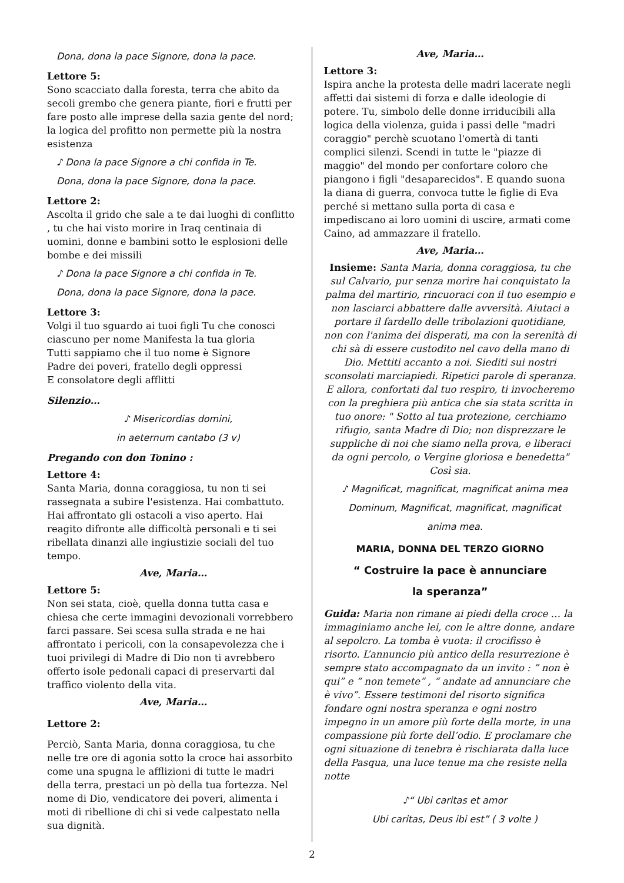Dona, dona la pace Signore, dona la pace.
Lettore 5:
Sono scacciato dalla foresta, terra che abito da secoli grembo che genera piante, fiori e frutti per fare posto alle imprese della sazia gente del nord; la logica del profitto non permette più la nostra esistenza
♪ Dona la pace Signore a chi confida in Te.
Dona, dona la pace Signore, dona la pace.
Lettore 2:
Ascolta il grido che sale a te dai luoghi di conflitto , tu che hai visto morire in Iraq centinaia di uomini, donne e bambini sotto le esplosioni delle bombe e dei missili
♪ Dona la pace Signore a chi confida in Te.
Dona, dona la pace Signore, dona la pace.
Lettore 3:
Volgi il tuo sguardo ai tuoi figli Tu che conosci ciascuno per nome Manifesta la tua gloria
Tutti sappiamo che il tuo nome è Signore
Padre dei poveri, fratello degli oppressi
E consolatore degli afflitti
Silenzio…
♪ Misericordias domini,
in aeternum cantabo (3 v)
Pregando con don Tonino :
Lettore 4:
Santa Maria, donna coraggiosa, tu non ti sei rassegnata a subire l'esistenza. Hai combattuto. Hai affrontato gli ostacoli a viso aperto. Hai reagito difronte alle difficoltà personali e ti sei ribellata dinanzi alle ingiustizie sociali del tuo tempo.
Ave, Maria…
Lettore 5:
Non sei stata, cioè, quella donna tutta casa e chiesa che certe immagini devozionali vorrebbero farci passare. Sei scesa sulla strada e ne hai affrontato i pericoli, con la consapevolezza che i tuoi privilegi di Madre di Dio non ti avrebbero offerto isole pedonali capaci di preservarti dal traffico violento della vita.
Ave, Maria…
Lettore 2:
Perciò, Santa Maria, donna coraggiosa, tu che nelle tre ore di agonia sotto la croce hai assorbito come una spugna le afflizioni di tutte le madri della terra, prestaci un pò della tua fortezza. Nel nome di Dio, vendicatore dei poveri, alimenta i moti di ribellione di chi si vede calpestato nella sua dignità.
Ave, Maria…
Lettore 3:
Ispira anche la protesta delle madri lacerate negli affetti dai sistemi di forza e dalle ideologie di potere. Tu, simbolo delle donne irriducibili alla logica della violenza, guida i passi delle "madri coraggio" perchè scuotano l'omertà di tanti complici silenzi. Scendi in tutte le "piazze di maggio" del mondo per confortare coloro che piangono i figli "desaparecidos". E quando suona la diana di guerra, convoca tutte le figlie di Eva perché si mettano sulla porta di casa e impediscano ai loro uomini di uscire, armati come Caino, ad ammazzare il fratello.
Ave, Maria…
Insieme: Santa Maria, donna coraggiosa, tu che sul Calvario, pur senza morire hai conquistato la palma del martirio, rincuoraci con il tuo esempio e non lasciarci abbattere dalle avversità. Aiutaci a portare il fardello delle tribolazioni quotidiane, non con l'anima dei disperati, ma con la serenità di chi sà di essere custodito nel cavo della mano di Dio. Mettiti accanto a noi. Siediti sui nostri sconsolati marciapiedi. Ripetici parole di speranza.
E allora, confortati dal tuo respiro, ti invocheremo con la preghiera più antica che sia stata scritta in tuo onore: " Sotto al tua protezione, cerchiamo rifugio, santa Madre di Dio; non disprezzare le suppliche di noi che siamo nella prova, e liberaci da ogni percolo, o Vergine gloriosa e benedetta"
Così sia.
♪ Magnificat, magnificat, magnificat anima mea Dominum, Magnificat, magnificat, magnificat anima mea.
MARIA, DONNA DEL TERZO GIORNO
“ Costruire la pace è annunciare
la speranza”
Guida: Maria non rimane ai piedi della croce … la immaginiamo anche lei, con le altre donne, andare al sepolcro. La tomba è vuota: il crocifisso è risorto. L’annuncio più antico della resurrezione è sempre stato accompagnato da un invito : “ non è qui” e “ non temete” , “ andate ad annunciare che è vivo”. Essere testimoni del risorto significa fondare ogni nostra speranza e ogni nostro impegno in un amore più forte della morte, in una compassione più forte dell’odio. E proclamare che ogni situazione di tenebra è rischiarata dalla luce della Pasqua, una luce tenue ma che resiste nella notte
♪“ Ubi caritas et amor
Ubi caritas, Deus ibi est” ( 3 volte )
2